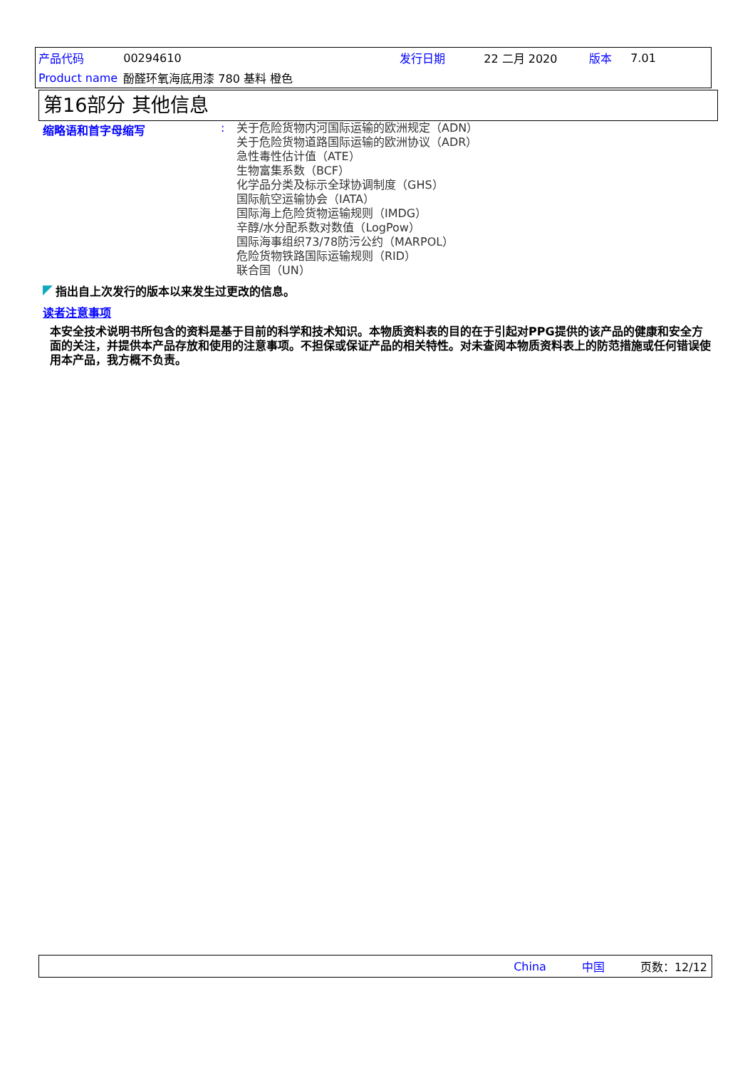| 产品代码 | 00294610 | 发行日期 | 22 二月 2020 | 版本 | 7.01 |
| Product name | 酚醛环氧海底用漆 780 基料 橙色 | | | | |
第16部分 其他信息
缩略语和首字母缩写 :
关于危险货物内河国际运输的欧洲规定（ADN）
关于危险货物道路国际运输的欧洲协议（ADR）
急性毒性估计值（ATE）
生物富集系数（BCF）
化学品分类及标示全球协调制度（GHS）
国际航空运输协会（IATA）
国际海上危险货物运输规则（IMDG）
辛醇/水分配系数对数值（LogPow）
国际海事组织73/78防污公约（MARPOL）
危险货物铁路国际运输规则（RID）
联合国（UN）
指出自上次发行的版本以来发生过更改的信息。
读者注意事项
本安全技术说明书所包含的资料是基于目前的科学和技术知识。本物质资料表的目的在于引起对PPG提供的该产品的健康和安全方面的关注，并提供本产品存放和使用的注意事项。不担保或保证产品的相关特性。对未查阅本物质资料表上的防范措施或任何错误使用本产品，我方概不负责。
China 中国 页数：12/12